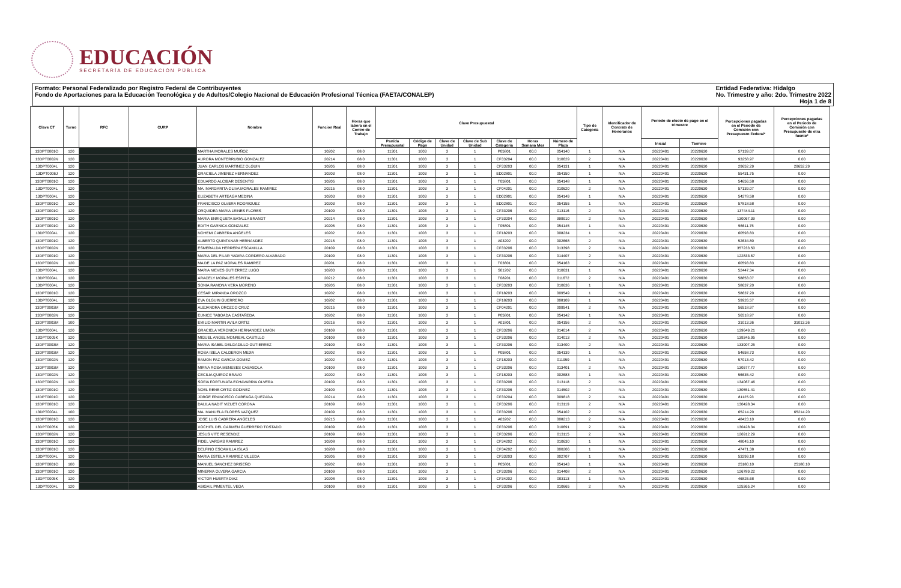EDUCACIÓN
SECRETARÍA DE EDUCACIÓN PÚBLICA
Formato: Personal Federalizado por Registro Federal de Contribuyentes
Fondo de Aportaciones para la Educación Tecnológica y de Adultos/Colegio Nacional de Educación Profesional Técnica (FAETA/CONALEP)
Entidad Federativa: Hidalgo
No. Trimestre y año: 2do. Trimestre 2022
Hoja 1 de 8
| Clave CT | Turno | RFC | CURP | Nombre | Funcion Real | Horas que labora en el Centro de Trabajo | Clave Presupuestal | | | | | | | Tipo de Categoría | Identificador de Contrato de Honorarios | Periodo de efecto de pago en el trimestre | | Percepciones pagadas en el Periodo de Comisión con Presupuesto Federal* | Percepciones pagadas en el Periodo de Comisión con Presupuesto de otra fuente* |
| --- | --- | --- | --- | --- | --- | --- | --- | --- | --- | --- | --- | --- | --- | --- | --- | --- | --- | --- | --- |
| | | | | | | | Partida Presupuestal | Código de Pago | Clave de Unidad | Clave de Sub Unidad | Clave de Categoría | Horas Semana Mes | Número de Plaza | | | Inicial | Termino | | |
| 13DPT0001O | 120 | | | MARTHA MORALES MUÑOZ | 10202 | 08.0 | 11301 | 1003 | 3 | 1 | P05801 | 00.0 | 054140 | 1 | N/A | 20220401 | 20220630 | 57139.07 | 0.00 |
| 13DPT0002N | 120 | | | AURORA MONTERRUBIO GONZALEZ | 20214 | 08.0 | 11301 | 1003 | 3 | 1 | CF33204 | 00.0 | 010629 | 2 | N/A | 20220401 | 20220630 | 93258.97 | 0.00 |
| 13DPT0004L | 120 | | | JUAN CARLOS MARTINEZ OLGUIN | 10205 | 08.0 | 11301 | 1003 | 3 | 1 | CF33203 | 00.0 | 054131 | 1 | N/A | 20220401 | 20220630 | 29652.29 | 29652.29 |
| 13DPT0006J | 120 | | | GRACIELA JIMENEZ HERNANDEZ | 10203 | 08.0 | 11301 | 1003 | 3 | 1 | ED02801 | 00.0 | 054150 | 1 | N/A | 20220401 | 20220630 | 55431.75 | 0.00 |
| 13DPT0001O | 120 | | | EDUARDO ALCIBAR DESENTIS | 10205 | 08.0 | 11301 | 1003 | 3 | 1 | T05801 | 00.0 | 054148 | 1 | N/A | 20220401 | 20220630 | 54656.58 | 0.00 |
| 13DPT0004L | 120 | | | MA. MARGARITA OLIVA MORALES RAMIREZ | 20215 | 08.0 | 11301 | 1003 | 3 | 1 | CF04201 | 00.0 | 010620 | 2 | N/A | 20220401 | 20220630 | 57139.07 | 0.00 |
| 13DPT0004L | 120 | | | ELIZABETH ARTEAGA MEDINA | 10203 | 08.0 | 11301 | 1003 | 3 | 1 | ED02801 | 00.0 | 054149 | 1 | N/A | 20220401 | 20220630 | 54278.58 | 0.00 |
| 13DPT0001O | 120 | | | FRANCISCO OLVERA RODRIGUEZ | 10203 | 08.0 | 11301 | 1003 | 3 | 1 | ED02801 | 00.0 | 054155 | 1 | N/A | 20220401 | 20220630 | 57818.58 | 0.00 |
| 13DPT0001O | 120 | | | ORQUIDEA MARIA LEINES FLORES | 20109 | 08.0 | 11301 | 1003 | 3 | 1 | CF33206 | 00.0 | 013116 | 2 | N/A | 20220401 | 20220630 | 137444.11 | 0.00 |
| 13DPT0001O | 120 | | | MARIA ENRIQUETA BATALLA BRANDT | 20214 | 08.0 | 11301 | 1003 | 3 | 1 | CF33204 | 00.0 | 999910 | 2 | N/A | 20220401 | 20220630 | 130067.39 | 0.00 |
| 13DPT0001O | 120 | | | EDITH GARNICA GONZALEZ | 10205 | 08.0 | 11301 | 1003 | 3 | 1 | T05801 | 00.0 | 054145 | 1 | N/A | 20220401 | 20220630 | 56611.75 | 0.00 |
| 13DPT0004L | 120 | | | NOHEMI CABRERA ANGELES | 10202 | 08.0 | 11301 | 1003 | 3 | 1 | CF18203 | 00.0 | 008234 | 1 | N/A | 20220401 | 20220630 | 60593.83 | 0.00 |
| 13DPT0001O | 120 | | | ALBERTO QUINTANAR HERNANDEZ | 20215 | 08.0 | 11301 | 1003 | 3 | 1 | A03202 | 00.0 | 002668 | 2 | N/A | 20220401 | 20220630 | 52634.80 | 0.00 |
| 13DPT0002N | 120 | | | ESMERALDA HERRERA ESCAMILLA | 20109 | 08.0 | 11301 | 1003 | 3 | 1 | CF33206 | 00.0 | 013398 | 2 | N/A | 20220401 | 20220630 | 357233.50 | 0.00 |
| 13DPT0001O | 120 | | | MARIA DEL PILAR YADIRA CORDERO ALVARADO | 20109 | 08.0 | 11301 | 1003 | 3 | 1 | CF33206 | 00.0 | 014407 | 2 | N/A | 20220401 | 20220630 | 122833.67 | 0.00 |
| 13DPT0002N | 120 | | | MA DE LA PAZ MORALES RAMIREZ | 20201 | 08.0 | 11301 | 1003 | 3 | 1 | T03801 | 00.0 | 054163 | 2 | N/A | 20220401 | 20220630 | 60593.83 | 0.00 |
| 13DPT0004L | 120 | | | MARIA NIEVES GUTIERREZ LUGO | 10203 | 08.0 | 11301 | 1003 | 3 | 1 | S01202 | 00.0 | 010631 | 1 | N/A | 20220401 | 20220630 | 52447.34 | 0.00 |
| 13DPT0004L | 120 | | | ARACELY MORALES ESPITIA | 20212 | 08.0 | 11301 | 1003 | 3 | 1 | T08201 | 00.0 | 011672 | 2 | N/A | 20220401 | 20220630 | 58853.07 | 0.00 |
| 13DPT0004L | 120 | | | SONIA RAMONA VERA MORENO | 10205 | 08.0 | 11301 | 1003 | 3 | 1 | CF33203 | 00.0 | 010636 | 1 | N/A | 20220401 | 20220630 | 58637.20 | 0.00 |
| 13DPT0001O | 120 | | | CESAR MIRANDA OROZCO | 10202 | 08.0 | 11301 | 1003 | 3 | 1 | CF18203 | 00.0 | 009549 | 1 | N/A | 20220401 | 20220630 | 58637.20 | 0.00 |
| 13DPT0004L | 120 | | | EVA OLGUIN GUERRERO | 10202 | 08.0 | 11301 | 1003 | 3 | 1 | CF18203 | 00.0 | 008109 | 1 | N/A | 20220401 | 20220630 | 59926.57 | 0.00 |
| 13DPT0003M | 120 | | | ALEJANDRA OROZCO CRUZ | 20215 | 08.0 | 11301 | 1003 | 3 | 1 | CF04201 | 00.0 | 009541 | 2 | N/A | 20220401 | 20220630 | 56518.97 | 0.00 |
| 13DPT0002N | 120 | | | EUNICE TABOADA CASTAÑEDA | 10202 | 08.0 | 11301 | 1003 | 3 | 1 | P05801 | 00.0 | 054142 | 1 | N/A | 20220401 | 20220630 | 56518.97 | 0.00 |
| 13DPT0003M | 100 | | | EMILIO MARTIN AVILA ORTIZ | 20216 | 08.0 | 11301 | 1003 | 3 | 1 | A01801 | 00.0 | 054156 | 2 | N/A | 20220401 | 20220630 | 31013.36 | 31013.36 |
| 13DPT0004L | 120 | | | GRACIELA VERONICA HERNANDEZ LIMON | 20109 | 08.0 | 11301 | 1003 | 3 | 1 | CF33206 | 00.0 | 014014 | 2 | N/A | 20220401 | 20220630 | 139649.21 | 0.00 |
| 13DPT0005K | 120 | | | MIGUEL ANGEL MONREAL CASTILLO | 20109 | 08.0 | 11301 | 1003 | 3 | 1 | CF33206 | 00.0 | 014013 | 2 | N/A | 20220401 | 20220630 | 139345.95 | 0.00 |
| 13DPT0003M | 120 | | | MARIA ISABEL DELGADILLO GUTIERREZ | 20109 | 08.0 | 11301 | 1003 | 3 | 1 | CF33206 | 00.0 | 013400 | 2 | N/A | 20220401 | 20220630 | 133907.25 | 0.00 |
| 13DPT0003M | 120 | | | ROSA ISELA CALDERON MEJIA | 10202 | 08.0 | 11301 | 1003 | 3 | 1 | P05801 | 00.0 | 054139 | 1 | N/A | 20220401 | 20220630 | 54658.73 | 0.00 |
| 13DPT0002N | 120 | | | RAMON PAZ GARCIA GOMEZ | 10202 | 08.0 | 11301 | 1003 | 3 | 1 | CF18203 | 00.0 | 011959 | 1 | N/A | 20220401 | 20220630 | 57013.42 | 0.00 |
| 13DPT0003M | 120 | | | MIRNA ROSA MENESES CASASOLA | 20109 | 08.0 | 11301 | 1003 | 3 | 1 | CF33206 | 00.0 | 013401 | 2 | N/A | 20220401 | 20220630 | 130577.77 | 0.00 |
| 13DPT0002N | 120 | | | CECILIA QUIROZ BRAVO | 10202 | 08.0 | 11301 | 1003 | 3 | 1 | CF18203 | 00.0 | 002683 | 1 | N/A | 20220401 | 20220630 | 56635.42 | 0.00 |
| 13DPT0002N | 120 | | | SOFIA FORTUNATA ECHAVARRIA OLVERA | 20109 | 08.0 | 11301 | 1003 | 3 | 1 | CF33206 | 00.0 | 013118 | 2 | N/A | 20220401 | 20220630 | 134067.46 | 0.00 |
| 13DPT0001O | 120 | | | NOEL RENE ORTIZ GODINEZ | 20109 | 08.0 | 11301 | 1003 | 3 | 1 | CF33206 | 00.0 | 014502 | 2 | N/A | 20220401 | 20220630 | 130551.41 | 0.00 |
| 13DPT0001O | 120 | | | JORGE FRANCISCO CAREAGA QUEZADA | 20214 | 08.0 | 11301 | 1003 | 3 | 1 | CF33204 | 00.0 | 009818 | 2 | N/A | 20220401 | 20220630 | 81125.93 | 0.00 |
| 13DPT0001O | 120 | | | DALILA NADIT VIZUET CORONA | 20109 | 08.0 | 11301 | 1003 | 3 | 1 | CF33206 | 00.0 | 013119 | 2 | N/A | 20220401 | 20220630 | 130428.34 | 0.00 |
| 13DPT0004L | 100 | | | MA. MANUELA FLORES VAZQUEZ | 20109 | 08.0 | 11301 | 1003 | 3 | 1 | CF33206 | 00.0 | 054102 | 2 | N/A | 20220401 | 20220630 | 65214.20 | 65214.20 |
| 13DPT0001O | 120 | | | JOSE LUIS CABRERA ANGELES | 20215 | 08.0 | 11301 | 1003 | 3 | 1 | A03202 | 00.0 | 008213 | 2 | N/A | 20220401 | 20220630 | 48423.10 | 0.00 |
| 13DPT0005K | 120 | | | XOCHITL DEL CARMEN GUERRERO TOSTADO | 20109 | 08.0 | 11301 | 1003 | 3 | 1 | CF33206 | 00.0 | 010691 | 2 | N/A | 20220401 | 20220630 | 130428.34 | 0.00 |
| 13DPT0002N | 120 | | | JESUS VITE RESENDIZ | 20109 | 08.0 | 11301 | 1003 | 3 | 1 | CF33206 | 00.0 | 013115 | 2 | N/A | 20220401 | 20220630 | 126912.29 | 0.00 |
| 13DPT0001O | 120 | | | FIDEL VARGAS RAMIREZ | 10208 | 08.0 | 11301 | 1003 | 3 | 1 | CF34202 | 00.0 | 010630 | 1 | N/A | 20220401 | 20220630 | 48045.10 | 0.00 |
| 13DPT0001O | 120 | | | DELFINO ESCAMILLA ISLAS | 10208 | 08.0 | 11301 | 1003 | 3 | 1 | CF34202 | 00.0 | 000206 | 1 | N/A | 20220401 | 20220630 | 47471.38 | 0.00 |
| 13DPT0004L | 120 | | | MARIA ESTELA RAMIREZ VILLEDA | 10205 | 08.0 | 11301 | 1003 | 3 | 1 | CF33203 | 00.0 | 002707 | 1 | N/A | 20220401 | 20220630 | 53299.18 | 0.00 |
| 13DPT0001O | 100 | | | MANUEL SANCHEZ BRISEÑO | 10202 | 08.0 | 11301 | 1003 | 3 | 1 | P05801 | 00.0 | 054143 | 1 | N/A | 20220401 | 20220630 | 25180.10 | 25180.10 |
| 13DPT0001O | 120 | | | MINERVA OLVERA GARCIA | 20109 | 08.0 | 11301 | 1003 | 3 | 1 | CF33206 | 00.0 | 014408 | 2 | N/A | 20220401 | 20220630 | 126789.22 | 0.00 |
| 13DPT0005K | 120 | | | VICTOR HUERTA DIAZ | 10208 | 08.0 | 11301 | 1003 | 3 | 1 | CF34202 | 00.0 | 003113 | 1 | N/A | 20220401 | 20220630 | 46826.68 | 0.00 |
| 13DPT0004L | 120 | | | ABIGAIL PIMENTEL VEGA | 20109 | 08.0 | 11301 | 1003 | 3 | 1 | CF33206 | 00.0 | 010665 | 2 | N/A | 20220401 | 20220630 | 125365.24 | 0.00 |